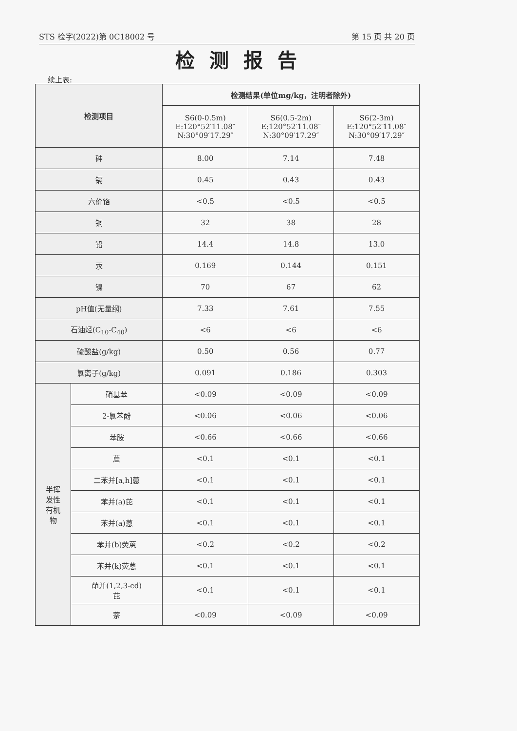STS 检字(2022)第 0C18002 号 第 15 页 共 20 页
检测报告
续上表:
| 检测项目 | | 检测结果 (单位mg/kg，注明者除外) | | |
| --- | --- | --- | --- | --- |
| | | S6(0-0.5m) E:120°52′11.08″ N:30°09′17.29″ | S6(0.5-2m) E:120°52′11.08″ N:30°09′17.29″ | S6(2-3m) E:120°52′11.08″ N:30°09′17.29″ |
| 砷 | | 8.00 | 7.14 | 7.48 |
| 镉 | | 0.45 | 0.43 | 0.43 |
| 六价铬 | | <0.5 | <0.5 | <0.5 |
| 铜 | | 32 | 38 | 28 |
| 铅 | | 14.4 | 14.8 | 13.0 |
| 汞 | | 0.169 | 0.144 | 0.151 |
| 镍 | | 70 | 67 | 62 |
| pH值(无量纲) | | 7.33 | 7.61 | 7.55 |
| 石油烃(C<sub>10</sub>-C<sub>40</sub>) | | <6 | <6 | <6 |
| 硫酸盐(g/kg) | | 0.50 | 0.56 | 0.77 |
| 氯离子(g/kg) | | 0.091 | 0.186 | 0.303 |
| 半挥 发性 有机 物 | 硝基苯 | <0.09 | <0.09 | <0.09 |
| | 2-氯苯酚 | <0.06 | <0.06 | <0.06 |
| | 苯胺 | <0.66 | <0.66 | <0.66 |
| | 䓛 | <0.1 | <0.1 | <0.1 |
| | 二苯并[a,h]蒽 | <0.1 | <0.1 | <0.1 |
| | 苯并(a)芘 | <0.1 | <0.1 | <0.1 |
| | 苯并(a)蒽 | <0.1 | <0.1 | <0.1 |
| | 苯并(b)荧蒽 | <0.2 | <0.2 | <0.2 |
| | 苯并(k)荧蒽 | <0.1 | <0.1 | <0.1 |
| | 茚并(1,2,3-cd) 芘 | <0.1 | <0.1 | <0.1 |
| | 萘 | <0.09 | <0.09 | <0.09 |